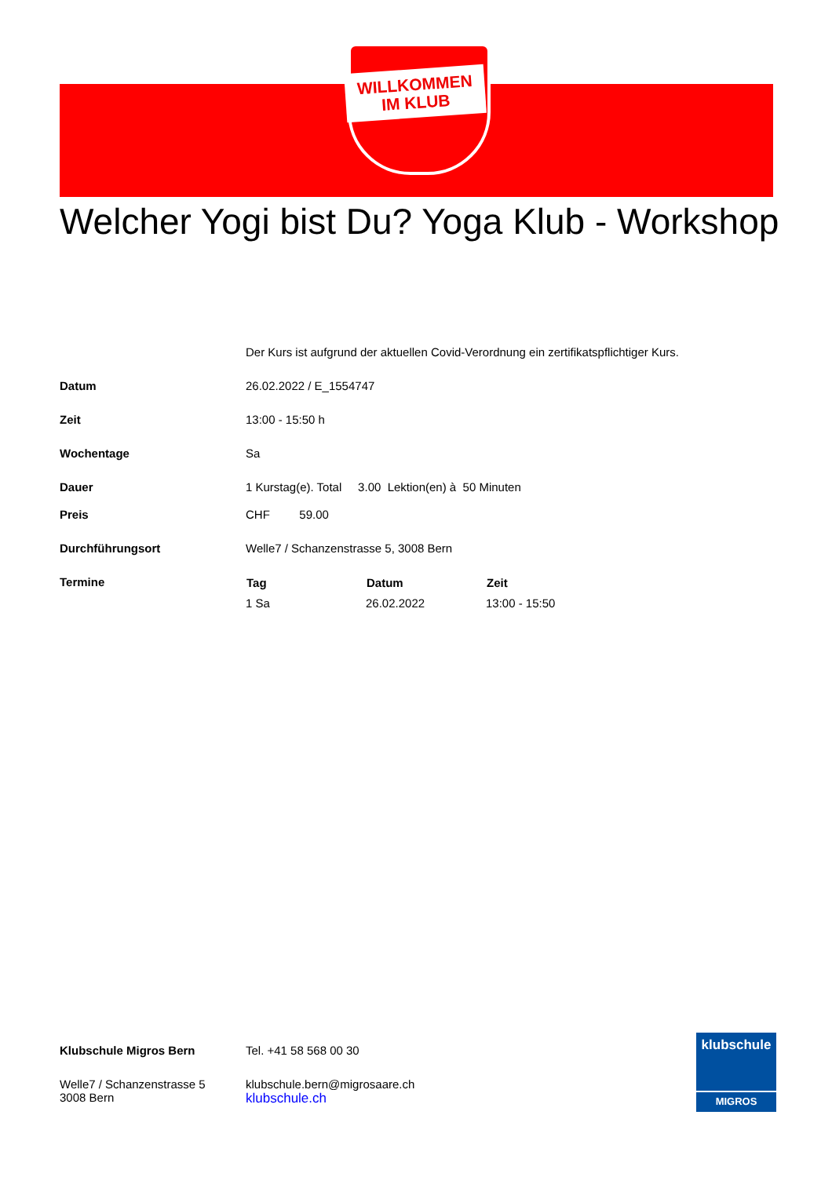WILLKOMMEN
IM KLUB
Welcher Yogi bist Du? Yoga Klub - Workshop
| | Der Kurs ist aufgrund der aktuellen Covid-Verordnung ein zertifikatspflichtiger Kurs. |
| Datum | 26.02.2022 / E_1554747 |
| Zeit | 13:00 - 15:50 h |
| Wochentage | Sa |
| Dauer | 1 Kurstag(e). Total 3.00 Lektion(en) à 50 Minuten |
| Preis | CHF 59.00 |
| Durchführungsort | Welle7 / Schanzenstrasse 5, 3008 Bern |
| Termine | / Tag / Datum / Zeit / / --- / --- / --- / / 1 Sa / 26.02.2022 / 13:00 - 15:50 / |
| Klubschule Migros Bern | Tel. +41 58 568 00 30 |
| Welle7 / Schanzenstrasse 5 3008 Bern | klubschule.bern@migrosaare.ch klubschule.ch |
klubschule
MIGROS